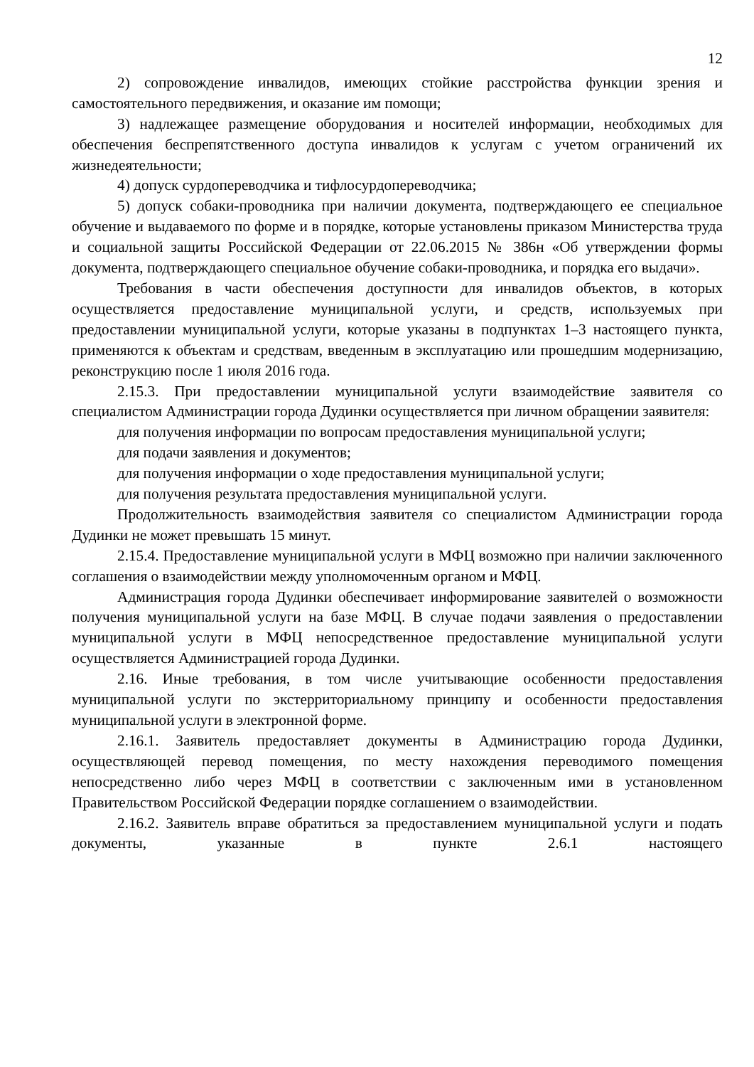12
2) сопровождение инвалидов, имеющих стойкие расстройства функции зрения и самостоятельного передвижения, и оказание им помощи;
3) надлежащее размещение оборудования и носителей информации, необходимых для обеспечения беспрепятственного доступа инвалидов к услугам с учетом ограничений их жизнедеятельности;
4) допуск сурдопереводчика и тифлосурдопереводчика;
5) допуск собаки-проводника при наличии документа, подтверждающего ее специальное обучение и выдаваемого по форме и в порядке, которые установлены приказом Министерства труда и социальной защиты Российской Федерации от 22.06.2015 № 386н «Об утверждении формы документа, подтверждающего специальное обучение собаки-проводника, и порядка его выдачи».
Требования в части обеспечения доступности для инвалидов объектов, в которых осуществляется предоставление муниципальной услуги, и средств, используемых при предоставлении муниципальной услуги, которые указаны в подпунктах 1–3 настоящего пункта, применяются к объектам и средствам, введенным в эксплуатацию или прошедшим модернизацию, реконструкцию после 1 июля 2016 года.
2.15.3. При предоставлении муниципальной услуги взаимодействие заявителя со специалистом Администрации города Дудинки осуществляется при личном обращении заявителя:
для получения информации по вопросам предоставления муниципальной услуги;
для подачи заявления и документов;
для получения информации о ходе предоставления муниципальной услуги;
для получения результата предоставления муниципальной услуги.
Продолжительность взаимодействия заявителя со специалистом Администрации города Дудинки не может превышать 15 минут.
2.15.4. Предоставление муниципальной услуги в МФЦ возможно при наличии заключенного соглашения о взаимодействии между уполномоченным органом и МФЦ.
Администрация города Дудинки обеспечивает информирование заявителей о возможности получения муниципальной услуги на базе МФЦ. В случае подачи заявления о предоставлении муниципальной услуги в МФЦ непосредственное предоставление муниципальной услуги осуществляется Администрацией города Дудинки.
2.16. Иные требования, в том числе учитывающие особенности предоставления муниципальной услуги по экстерриториальному принципу и особенности предоставления муниципальной услуги в электронной форме.
2.16.1. Заявитель предоставляет документы в Администрацию города Дудинки, осуществляющей перевод помещения, по месту нахождения переводимого помещения непосредственно либо через МФЦ в соответствии с заключенным ими в установленном Правительством Российской Федерации порядке соглашением о взаимодействии.
2.16.2. Заявитель вправе обратиться за предоставлением муниципальной услуги и подать документы, указанные в пункте 2.6.1 настоящего